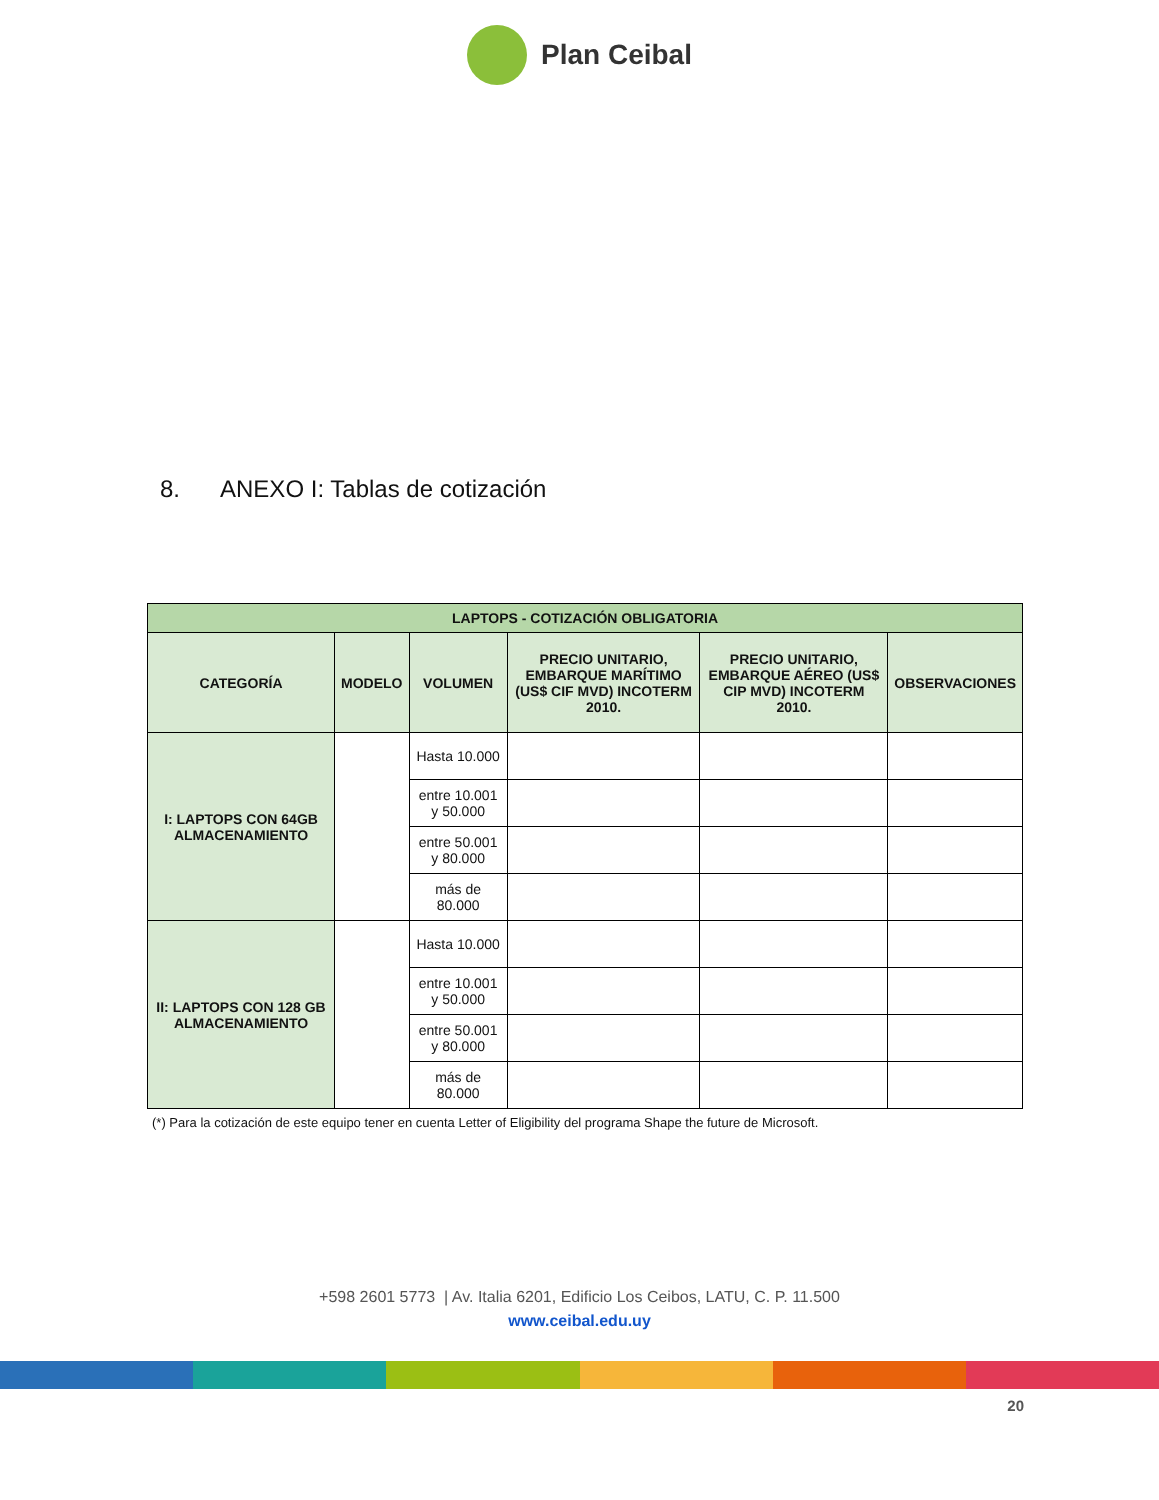Plan Ceibal
8. ANEXO I: Tablas de cotización
| LAPTOPS - COTIZACIÓN OBLIGATORIA | | | | | |
| --- | --- | --- | --- | --- | --- |
| CATEGORÍA | MODELO | VOLUMEN | PRECIO UNITARIO, EMBARQUE MARÍTIMO (US$ CIF MVD) INCOTERM 2010. | PRECIO UNITARIO, EMBARQUE AÉREO (US$ CIP MVD) INCOTERM 2010. | OBSERVACIONES |
| I: LAPTOPS CON 64GB ALMACENAMIENTO | | Hasta 10.000 | | | |
| | | entre 10.001 y 50.000 | | | |
| | | entre 50.001 y 80.000 | | | |
| | | más de 80.000 | | | |
| II: LAPTOPS CON 128 GB ALMACENAMIENTO | | Hasta 10.000 | | | |
| | | entre 10.001 y 50.000 | | | |
| | | entre 50.001 y 80.000 | | | |
| | | más de 80.000 | | | |
(*) Para la cotización de este equipo tener en cuenta Letter of Eligibility del programa Shape the future de Microsoft.
+598 2601 5773 | Av. Italia 6201, Edificio Los Ceibos, LATU, C. P. 11.500
www.ceibal.edu.uy
20